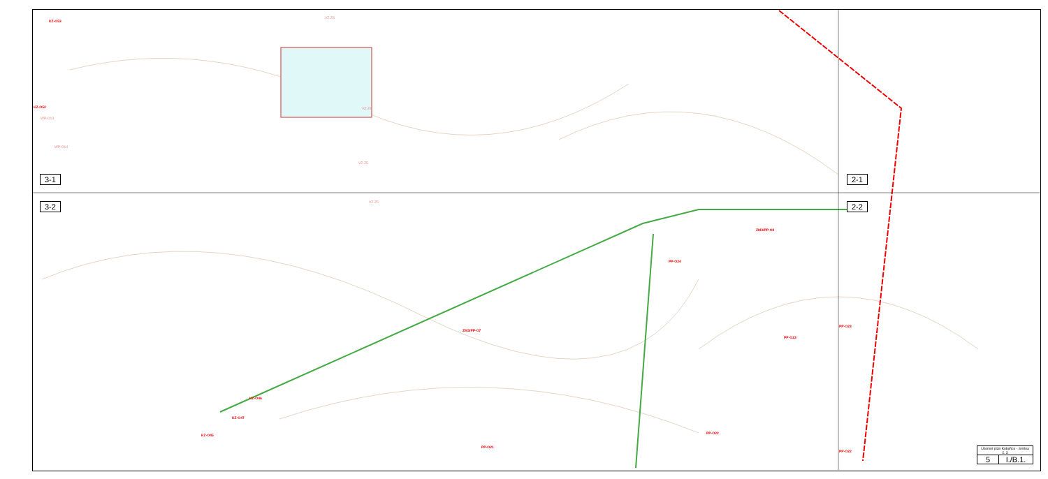KZ-O53
VZ-Z3
KZ-O52
WP-O13
WP-O14
VZ-Z4
VZ-Z5
VZ-Z5
3-1 2-1
3-2 2-2
ZM3/PP-O3
PP-O24
ZM3/PP-O7
PP-O23
PP-O23
KZ-O46
KZ-O47
KZ-O45
PP-O22
PP-O21
PP-O22
| Územní plán Kobeřice - změna č. 3 | |
| 5 | I./B.1. |